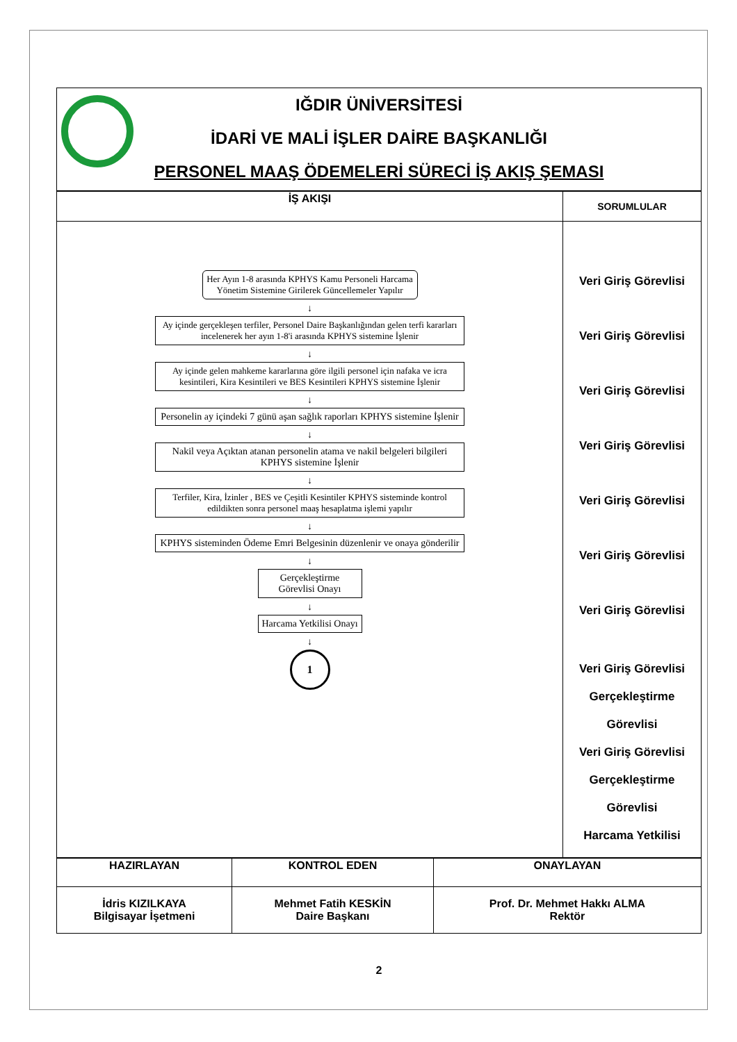IĞDIR ÜNİVERSİTESİ
İDARİ VE MALİ İŞLER DAİRE BAŞKANLIĞI
PERSONEL MAAŞ ÖDEMELERİ SÜRECİ İŞ AKIŞ ŞEMASI
| İŞ AKIŞI | SORUMLULAR |
| --- | --- |
| Her Ayın 1-8 arasında KPHYS Kamu Personeli Harcama Yönetim Sistemine Girilerek Güncellemeler Yapılır ↓ Ay içinde gerçekleşen terfiler, Personel Daire Başkanlığından gelen terfi kararları incelenerek her ayın 1-8'i arasında KPHYS sistemine İşlenir ↓ Ay içinde gelen mahkeme kararlarına göre ilgili personel için nafaka ve icra kesintileri, Kira Kesintileri ve BES Kesintileri KPHYS sistemine İşlenir ↓ Personelin ay içindeki 7 günü aşan sağlık raporları KPHYS sistemine İşlenir ↓ Nakil veya Açıktan atanan personelin atama ve nakil belgeleri bilgileri KPHYS sistemine İşlenir ↓ Terfiler, Kira, İzinler , BES ve Çeşitli Kesintiler KPHYS sisteminde kontrol edildikten sonra personel maaş hesaplatma işlemi yapılır ↓ KPHYS sisteminden Ödeme Emri Belgesinin düzenlenir ve onaya gönderilir ↓ Gerçekleştirme Görevlisi Onayı ↓ Harcama Yetkilisi Onayı ↓ 1 | Veri Giriş Görevlisi Veri Giriş Görevlisi Veri Giriş Görevlisi Veri Giriş Görevlisi Veri Giriş Görevlisi Veri Giriş Görevlisi Veri Giriş Görevlisi Veri Giriş Görevlisi Gerçekleştirme Görevlisi Veri Giriş Görevlisi Gerçekleştirme Görevlisi Harcama Yetkilisi |
| HAZIRLAYAN | KONTROL EDEN | ONAYLAYAN |
| İdris KIZILKAYA Bilgisayar İşetmeni | Mehmet Fatih KESKİN Daire Başkanı | Prof. Dr. Mehmet Hakkı ALMA Rektör |
2